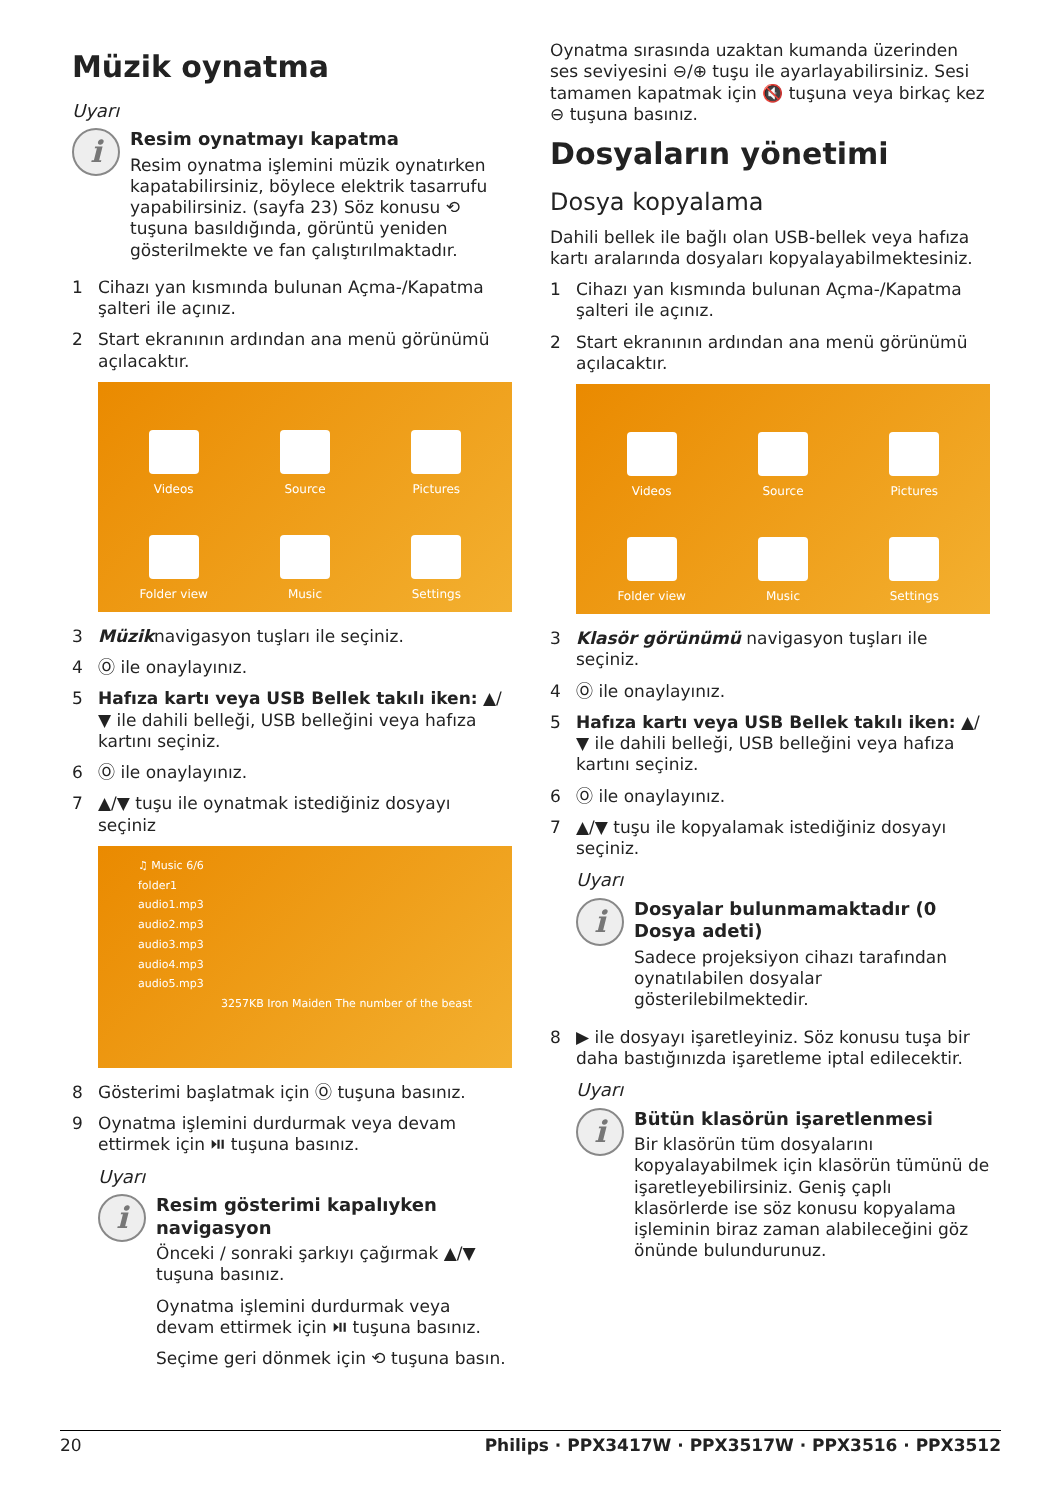Müzik oynatma
Uyarı
i
Resim oynatmayı kapatma
Resim oynatma işlemini müzik oynatırken kapatabilirsiniz, böylece elektrik tasarrufu yapabilirsiniz. (sayfa 23) Söz konusu ⟲ tuşuna basıldığında, görüntü yeniden gösterilmekte ve fan çalıştırılmaktadır.
1 Cihazı yan kısmında bulunan Açma-/Kapatma şalteri ile açınız.
2 Start ekranının ardından ana menü görünümü açılacaktır.
Videos
Source
Pictures
Folder view
Music
Settings
3 Müziknavigasyon tuşları ile seçiniz.
4 Ⓞ ile onaylayınız.
5 Hafıza kartı veya USB Bellek takılı iken: ▲/▼ ile dahili belleği, USB belleğini veya hafıza kartını seçiniz.
6 Ⓞ ile onaylayınız.
7 ▲/▼ tuşu ile oynatmak istediğiniz dosyayı seçiniz
♫ Music 6/6
folder1
audio1.mp3
audio2.mp3
audio3.mp3
audio4.mp3
audio5.mp3
3257KB Iron Maiden The number of the beast
8 Gösterimi başlatmak için Ⓞ tuşuna basınız.
9 Oynatma işlemini durdurmak veya devam ettirmek için ⏯ tuşuna basınız.
Uyarı
i
Resim gösterimi kapalıyken navigasyon
Önceki / sonraki şarkıyı çağırmak ▲/▼ tuşuna basınız.
Oynatma işlemini durdurmak veya devam ettirmek için ⏯ tuşuna basınız.
Seçime geri dönmek için ⟲ tuşuna basın.
Oynatma sırasında uzaktan kumanda üzerinden ses seviyesini ⊖/⊕ tuşu ile ayarlayabilirsiniz. Sesi tamamen kapatmak için 🔇 tuşuna veya birkaç kez ⊖ tuşuna basınız.
Dosyaların yönetimi
Dosya kopyalama
Dahili bellek ile bağlı olan USB-bellek veya hafıza kartı aralarında dosyaları kopyalayabilmektesiniz.
1 Cihazı yan kısmında bulunan Açma-/Kapatma şalteri ile açınız.
2 Start ekranının ardından ana menü görünümü açılacaktır.
Videos
Source
Pictures
Folder view
Music
Settings
3 Klasör görünümü navigasyon tuşları ile seçiniz.
4 Ⓞ ile onaylayınız.
5 Hafıza kartı veya USB Bellek takılı iken: ▲/▼ ile dahili belleği, USB belleğini veya hafıza kartını seçiniz.
6 Ⓞ ile onaylayınız.
7 ▲/▼ tuşu ile kopyalamak istediğiniz dosyayı seçiniz.
Uyarı
i
Dosyalar bulunmamaktadır (0 Dosya adeti)
Sadece projeksiyon cihazı tarafından oynatılabilen dosyalar gösterilebilmektedir.
8 ▶ ile dosyayı işaretleyiniz. Söz konusu tuşa bir daha bastığınızda işaretleme iptal edilecektir.
Uyarı
i
Bütün klasörün işaretlenmesi
Bir klasörün tüm dosyalarını kopyalayabilmek için klasörün tümünü de işaretleyebilirsiniz. Geniş çaplı klasörlerde ise söz konusu kopyalama işleminin biraz zaman alabileceğini göz önünde bulundurunuz.
20 Philips · PPX3417W · PPX3517W · PPX3516 · PPX3512